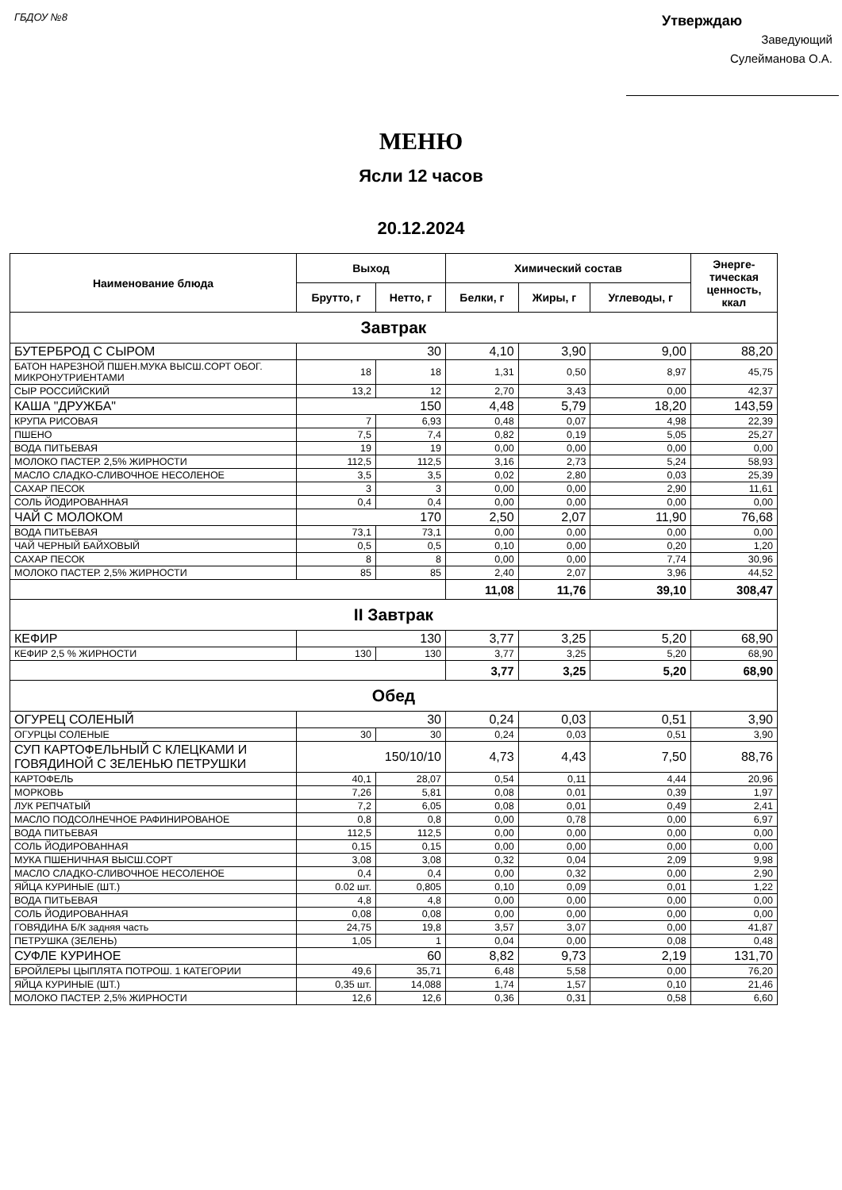ГБДОУ №8
Утверждаю
Заведующий
Сулейманова О.А.
МЕНЮ
Ясли 12 часов
20.12.2024
| Наименование блюда | Выход | | Химический состав | | | Энерге- тическая ценность, ккал |
| --- | --- | --- | --- | --- | --- | --- |
| | Брутто, г | Нетто, г | Белки, г | Жиры, г | Углеводы, г | |
| Завтрак | | | | | | |
| БУТЕРБРОД С СЫРОМ | 30 | | 4,10 | 3,90 | 9,00 | 88,20 |
| БАТОН НАРЕЗНОЙ ПШЕН.МУКА ВЫСШ.СОРТ ОБОГ. МИКРОНУТРИЕНТАМИ | 18 | 18 | 1,31 | 0,50 | 8,97 | 45,75 |
| СЫР РОССИЙСКИЙ | 13,2 | 12 | 2,70 | 3,43 | 0,00 | 42,37 |
| КАША "ДРУЖБА" | 150 | | 4,48 | 5,79 | 18,20 | 143,59 |
| КРУПА РИСОВАЯ | 7 | 6,93 | 0,48 | 0,07 | 4,98 | 22,39 |
| ПШЕНО | 7,5 | 7,4 | 0,82 | 0,19 | 5,05 | 25,27 |
| ВОДА ПИТЬЕВАЯ | 19 | 19 | 0,00 | 0,00 | 0,00 | 0,00 |
| МОЛОКО ПАСТЕР. 2,5% ЖИРНОСТИ | 112,5 | 112,5 | 3,16 | 2,73 | 5,24 | 58,93 |
| МАСЛО СЛАДКО-СЛИВОЧНОЕ НЕСОЛЕНОЕ | 3,5 | 3,5 | 0,02 | 2,80 | 0,03 | 25,39 |
| САХАР ПЕСОК | 3 | 3 | 0,00 | 0,00 | 2,90 | 11,61 |
| СОЛЬ ЙОДИРОВАННАЯ | 0,4 | 0,4 | 0,00 | 0,00 | 0,00 | 0,00 |
| ЧАЙ С МОЛОКОМ | 170 | | 2,50 | 2,07 | 11,90 | 76,68 |
| ВОДА ПИТЬЕВАЯ | 73,1 | 73,1 | 0,00 | 0,00 | 0,00 | 0,00 |
| ЧАЙ ЧЕРНЫЙ БАЙХОВЫЙ | 0,5 | 0,5 | 0,10 | 0,00 | 0,20 | 1,20 |
| САХАР ПЕСОК | 8 | 8 | 0,00 | 0,00 | 7,74 | 30,96 |
| МОЛОКО ПАСТЕР. 2,5% ЖИРНОСТИ | 85 | 85 | 2,40 | 2,07 | 3,96 | 44,52 |
| | | | 11,08 | 11,76 | 39,10 | 308,47 |
| II Завтрак | | | | | | |
| КЕФИР | 130 | | 3,77 | 3,25 | 5,20 | 68,90 |
| КЕФИР 2,5 % ЖИРНОСТИ | 130 | 130 | 3,77 | 3,25 | 5,20 | 68,90 |
| | | | 3,77 | 3,25 | 5,20 | 68,90 |
| Обед | | | | | | |
| ОГУРЕЦ СОЛЕНЫЙ | 30 | | 0,24 | 0,03 | 0,51 | 3,90 |
| ОГУРЦЫ СОЛЕНЫЕ | 30 | 30 | 0,24 | 0,03 | 0,51 | 3,90 |
| СУП КАРТОФЕЛЬНЫЙ С КЛЕЦКАМИ И ГОВЯДИНОЙ С ЗЕЛЕНЬЮ ПЕТРУШКИ | 150/10/10 | | 4,73 | 4,43 | 7,50 | 88,76 |
| КАРТОФЕЛЬ | 40,1 | 28,07 | 0,54 | 0,11 | 4,44 | 20,96 |
| МОРКОВЬ | 7,26 | 5,81 | 0,08 | 0,01 | 0,39 | 1,97 |
| ЛУК РЕПЧАТЫЙ | 7,2 | 6,05 | 0,08 | 0,01 | 0,49 | 2,41 |
| МАСЛО ПОДСОЛНЕЧНОЕ РАФИНИРОВАНОЕ | 0,8 | 0,8 | 0,00 | 0,78 | 0,00 | 6,97 |
| ВОДА ПИТЬЕВАЯ | 112,5 | 112,5 | 0,00 | 0,00 | 0,00 | 0,00 |
| СОЛЬ ЙОДИРОВАННАЯ | 0,15 | 0,15 | 0,00 | 0,00 | 0,00 | 0,00 |
| МУКА ПШЕНИЧНАЯ ВЫСШ.СОРТ | 3,08 | 3,08 | 0,32 | 0,04 | 2,09 | 9,98 |
| МАСЛО СЛАДКО-СЛИВОЧНОЕ НЕСОЛЕНОЕ | 0,4 | 0,4 | 0,00 | 0,32 | 0,00 | 2,90 |
| ЯЙЦА КУРИНЫЕ (ШТ.) | 0.02 шт. | 0,805 | 0,10 | 0,09 | 0,01 | 1,22 |
| ВОДА ПИТЬЕВАЯ | 4,8 | 4,8 | 0,00 | 0,00 | 0,00 | 0,00 |
| СОЛЬ ЙОДИРОВАННАЯ | 0,08 | 0,08 | 0,00 | 0,00 | 0,00 | 0,00 |
| ГОВЯДИНА Б/К задняя часть | 24,75 | 19,8 | 3,57 | 3,07 | 0,00 | 41,87 |
| ПЕТРУШКА (ЗЕЛЕНЬ) | 1,05 | 1 | 0,04 | 0,00 | 0,08 | 0,48 |
| СУФЛЕ КУРИНОЕ | 60 | | 8,82 | 9,73 | 2,19 | 131,70 |
| БРОЙЛЕРЫ ЦЫПЛЯТА ПОТРОШ. 1 КАТЕГОРИИ | 49,6 | 35,71 | 6,48 | 5,58 | 0,00 | 76,20 |
| ЯЙЦА КУРИНЫЕ (ШТ.) | 0,35 шт. | 14,088 | 1,74 | 1,57 | 0,10 | 21,46 |
| МОЛОКО ПАСТЕР. 2,5% ЖИРНОСТИ | 12,6 | 12,6 | 0,36 | 0,31 | 0,58 | 6,60 |